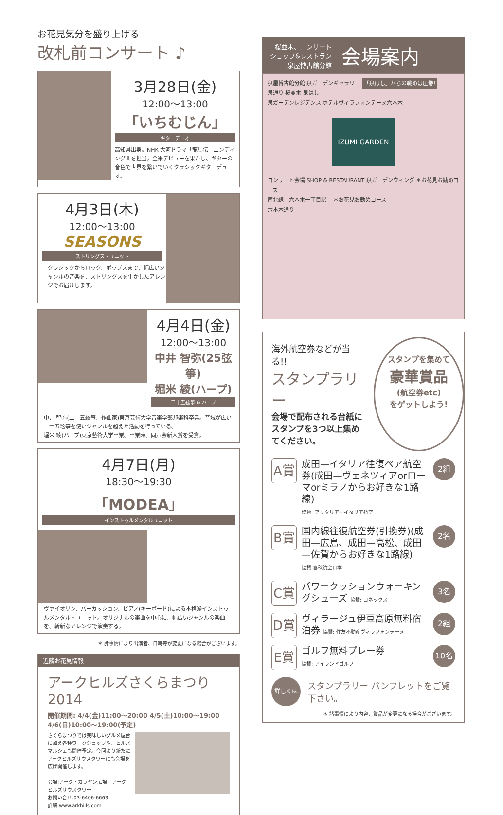お花見気分を盛り上げる
改札前コンサート ♪
3月28日(金)
12:00〜13:00
「いちむじん」
ギターデュオ
高知県出身。NHK 大河ドラマ「龍馬伝」エンディング曲を担当。全米デビューを果たし、ギターの音色で世界を繋いでいくクラシックギターデュオ。
4月3日(木)
12:00〜13:00
SEASONS
ストリングス・ユニット
クラシックからロック、ポップスまで、幅広いジャンルの音楽を、ストリングスを生かしたアレンジでお届けします。
4月4日(金)
12:00〜13:00
中井 智弥(25弦箏)
堀米 綾(ハープ)
二十五絃箏 & ハープ
中井 智弥(二十五絃箏、作曲家)東京芸術大学音楽学部邦楽科卒業。音域が広い二十五絃箏を使いジャンルを超えた活動を行っている。
堀米 綾(ハープ)東京藝術大学卒業。卒業時、同声会新人賞を受賞。
4月7日(月)
18:30〜19:30
「MODEA」
インストゥルメンタルユニット
ヴァイオリン、パーカッション、ピアノ(キーボード)による本格派インストゥルメンタル・ユニット。オリジナルの楽曲を中心に、幅広いジャンルの楽曲を、斬新なアレンジで演奏する。
＊ 諸事情により出演者、日時等が変更になる場合がございます。
近隣お花見情報
アークヒルズさくらまつり 2014
開催期間: 4/4(金)11:00〜20:00 4/5(土)10:00〜19:00
4/6(日)10:00〜19:00(予定)
さくらまつりでは美味しいグルメ屋台に加え各種ワークショップや、ヒルズマルシェも開催予定。今回より新たにアークヒルズサウスタワーにも会場を広げ開催します。
会場:アーク・カラヤン広場、アークヒルズサウスタワー
お問い合せ:03-6406-6663
詳細:www.arkhills.com
桜並木、コンサート
ショップ&レストラン
泉屋博古館分館
会場案内
泉屋博古館分館 泉ガーデンギャラリー 「泉はし」からの眺めは圧巻!
泉通り 桜並木 泉はし
泉ガーデンレジデンス ホテルヴィラフォンテーヌ六本木
IZUMI GARDEN
コンサート会場 SHOP & RESTAURANT 泉ガーデンウィング ＊お花見お勧めコース
南北線「六本木一丁目駅」 ＊お花見お勧めコース
六本木通り
海外航空券などが当る!!
スタンプラリー
会場で配布される台紙にスタンプを3つ以上集めてください。
スタンプを集めて
豪華賞品
(航空券etc)
をゲットしよう!
A賞
成田—イタリア往復ペア航空券(成田—ヴェネツィアorローマorミラノからお好きな1路線)
協賛: アリタリア—イタリア航空
2組
B賞
国内線往復航空券(引換券)(成田—広島、成田—高松、成田—佐賀からお好きな1路線)
協賛:春秋航空日本
2名
C賞
パワークッションウォーキングシューズ 協賛: ヨネックス
3名
D賞
ヴィラージュ伊豆高原無料宿泊券 協賛: 住友不動産ヴィラフォンテーヌ
2組
E賞
ゴルフ無料プレー券
協賛: アイランドゴルフ
10名
詳しくは
スタンプラリー パンフレットをご覧下さい。
＊ 諸事情により内容、賞品が変更になる場合がございます。